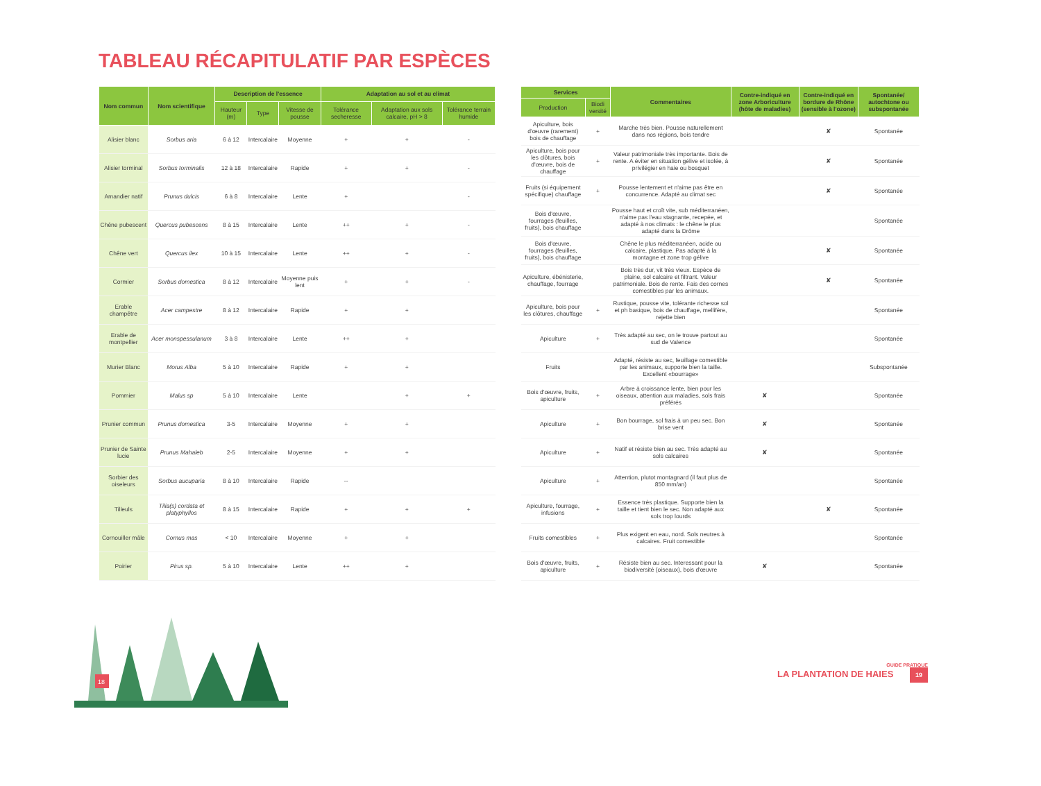TABLEAU RÉCAPITULATIF PAR ESPÈCES
| Nom commun | Nom scientifique | Description de l'essence | | | Adaptation au sol et au climat | | |
| --- | --- | --- | --- | --- | --- | --- | --- |
| | | Hauteur (m) | Type | Vitesse de pousse | Tolérance secheresse | Adaptation aux sols calcaire, pH > 8 | Tolérance terrain humide |
| Alisier blanc | Sorbus aria | 6 à 12 | Intercalaire | Moyenne | + | + | - |
| Alisier torminal | Sorbus torminalis | 12 à 18 | Intercalaire | Rapide | + | + | - |
| Amandier natif | Prunus dulcis | 6 à 8 | Intercalaire | Lente | + | | - |
| Chêne pubescent | Quercus pubescens | 8 à 15 | Intercalaire | Lente | ++ | + | - |
| Chêne vert | Quercus ilex | 10 à 15 | Intercalaire | Lente | ++ | + | - |
| Cormier | Sorbus domestica | 8 à 12 | Intercalaire | Moyenne puis lent | + | + | - |
| Erable champêtre | Acer campestre | 8 à 12 | Intercalaire | Rapide | + | + | |
| Erable de montpellier | Acer monspessulanum | 3 à 8 | Intercalaire | Lente | ++ | + | |
| Murier Blanc | Morus Alba | 5 à 10 | Intercalaire | Rapide | + | + | |
| Pommier | Malus sp | 5 à 10 | Intercalaire | Lente | | + | + |
| Prunier commun | Prunus domestica | 3-5 | Intercalaire | Moyenne | + | + | |
| Prunier de Sainte lucie | Prunus Mahaleb | 2-5 | Intercalaire | Moyenne | + | + | |
| Sorbier des oiseleurs | Sorbus aucuparia | 8 à 10 | Intercalaire | Rapide | -- | | |
| Tilleuls | Tilia(s) cordata et platyphyllos | 8 à 15 | Intercalaire | Rapide | + | + | + |
| Cornouiller mâle | Cornus mas | < 10 | Intercalaire | Moyenne | + | + | |
| Poirier | Pirus sp. | 5 à 10 | Intercalaire | Lente | ++ | + | |
| Services | | Commentaires | Contre-indiqué en zone Arboriculture (hôte de maladies) | Contre-indiqué en bordure de Rhône (sensible à l'ozone) | Spontanée/ autochtone ou subspontanée |
| --- | --- | --- | --- | --- | --- |
| Production | Biodi versité | | | | |
| Apiculture, bois d'œuvre (rarement) bois de chauffage | + | Marche très bien. Pousse naturellement dans nos régions, bois tendre | | ✘ | Spontanée |
| Apiculture, bois pour les clôtures, bois d'œuvre, bois de chauffage | + | Valeur patrimoniale très importante. Bois de rente. A éviter en situation gélive et isolée, à privilégier en haie ou bosquet | | ✘ | Spontanée |
| Fruits (si équipement spécifique) chauffage | + | Pousse lentement et n'aime pas être en concurrence. Adapté au climat sec | | ✘ | Spontanée |
| Bois d'œuvre, fourrages (feuilles, fruits), bois chauffage | | Pousse haut et croît vite, sub méditerranéen, n'aime pas l'eau stagnante, recepée, et adapté à nos climats : le chêne le plus adapté dans la Drôme | | | Spontanée |
| Bois d'œuvre, fourrages (feuilles, fruits), bois chauffage | | Chêne le plus méditerranéen, acide ou calcaire, plastique. Pas adapté à la montagne et zone trop gélive | | ✘ | Spontanée |
| Apiculture, ébénisterie, chauffage, fourrage | | Bois très dur, vit très vieux. Espèce de plaine, sol calcaire et filtrant. Valeur patrimoniale. Bois de rente. Fais des cornes comestibles par les animaux. | | ✘ | Spontanée |
| Apiculture, bois pour les clôtures, chauffage | + | Rustique, pousse vite, tolérante richesse sol et ph basique, bois de chauffage, mellifère, rejette bien | | | Spontanée |
| Apiculture | + | Très adapté au sec, on le trouve partout au sud de Valence | | | Spontanée |
| Fruits | | Adapté, résiste au sec, feuillage comestible par les animaux, supporte bien la taille. Excellent «bourrage» | | | Subspontanée |
| Bois d'œuvre, fruits, apiculture | + | Arbre à croissance lente, bien pour les oiseaux, attention aux maladies, sols frais préférés | ✘ | | Spontanée |
| Apiculture | + | Bon bourrage, sol frais à un peu sec. Bon brise vent | ✘ | | Spontanée |
| Apiculture | + | Natif et résiste bien au sec. Très adapté au sols calcaires | ✘ | | Spontanée |
| Apiculture | + | Attention, plutot montagnard (il faut plus de 850 mm/an) | | | Spontanée |
| Apiculture, fourrage, infusions | + | Essence très plastique. Supporte bien la taille et tient bien le sec. Non adapté aux sols trop lourds | | ✘ | Spontanée |
| Fruits comestibles | + | Plus exigent en eau, nord. Sols neutres à calcaires. Fruit comestible | | | Spontanée |
| Bois d'œuvre, fruits, apiculture | + | Résiste bien au sec. Interessant pour la biodiversité (oiseaux), bois d'œuvre | ✘ | | Spontanée |
18
GUIDE PRATIQUE
LA PLANTATION DE HAIES 19